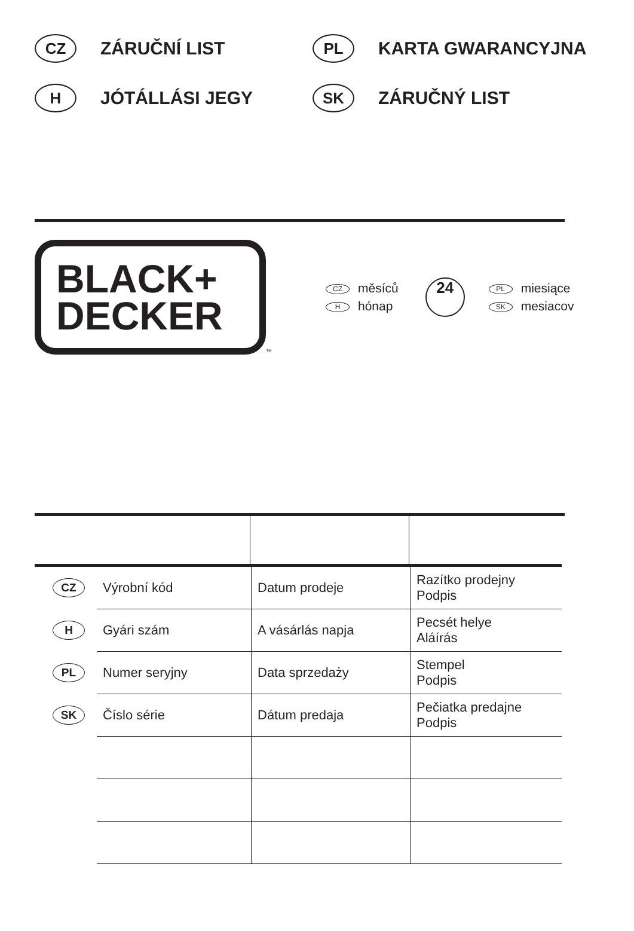CZ ZÁRUČNÍ LIST
PL KARTA GWARANCYJNA
H JÓTÁLLÁSI JEGY
SK ZÁRUČNÝ LIST
BLACK+
DECKER
™
CZ měsíců
Hhónap
24
PL miesiące
SK mesiacov
| CZ | Výrobní kód | Datum prodeje | Razítko prodejny Podpis |
| H | Gyári szám | A vásárlás napja | Pecsét helye Aláírás |
| PL | Numer seryjny | Data sprzedaży | Stempel Podpis |
| SK | Číslo série | Dátum predaja | Pečiatka predajne Podpis |